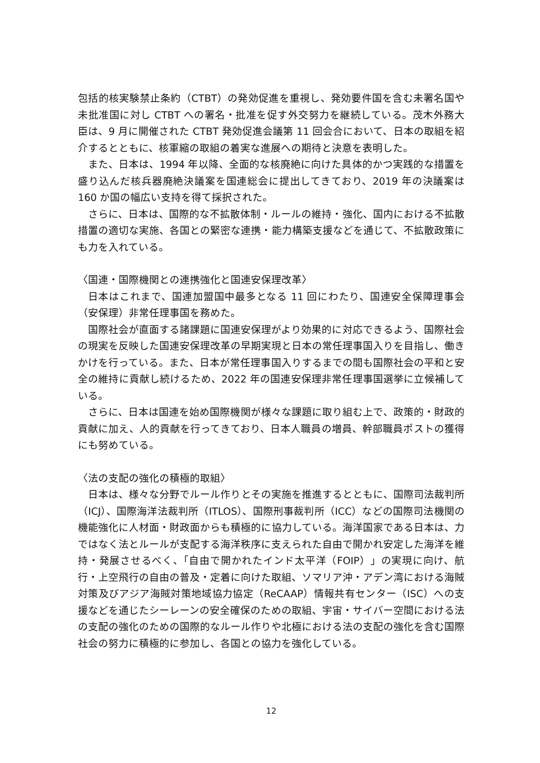包括的核実験禁止条約（CTBT）の発効促進を重視し、発効要件国を含む未署名国や未批准国に対し CTBT への署名・批准を促す外交努力を継続している。茂木外務大臣は、9 月に開催された CTBT 発効促進会議第 11 回会合において、日本の取組を紹介するとともに、核軍縮の取組の着実な進展への期待と決意を表明した。
また、日本は、1994 年以降、全面的な核廃絶に向けた具体的かつ実践的な措置を盛り込んだ核兵器廃絶決議案を国連総会に提出してきており、2019 年の決議案は 160 か国の幅広い支持を得て採択された。
さらに、日本は、国際的な不拡散体制・ルールの維持・強化、国内における不拡散措置の適切な実施、各国との緊密な連携・能力構築支援などを通じて、不拡散政策にも力を入れている。
〈国連・国際機関との連携強化と国連安保理改革〉
日本はこれまで、国連加盟国中最多となる 11 回にわたり、国連安全保障理事会（安保理）非常任理事国を務めた。
国際社会が直面する諸課題に国連安保理がより効果的に対応できるよう、国際社会の現実を反映した国連安保理改革の早期実現と日本の常任理事国入りを目指し、働きかけを行っている。また、日本が常任理事国入りするまでの間も国際社会の平和と安全の維持に貢献し続けるため、2022 年の国連安保理非常任理事国選挙に立候補している。
さらに、日本は国連を始め国際機関が様々な課題に取り組む上で、政策的・財政的貢献に加え、人的貢献を行ってきており、日本人職員の増員、幹部職員ポストの獲得にも努めている。
〈法の支配の強化の積極的取組〉
日本は、様々な分野でルール作りとその実施を推進するとともに、国際司法裁判所（ICJ）、国際海洋法裁判所（ITLOS）、国際刑事裁判所（ICC）などの国際司法機関の機能強化に人材面・財政面からも積極的に協力している。海洋国家である日本は、力ではなく法とルールが支配する海洋秩序に支えられた自由で開かれ安定した海洋を維持・発展させるべく、「自由で開かれたインド太平洋（FOIP）」の実現に向け、航行・上空飛行の自由の普及・定着に向けた取組、ソマリア沖・アデン湾における海賊対策及びアジア海賊対策地域協力協定（ReCAAP）情報共有センター（ISC）への支援などを通じたシーレーンの安全確保のための取組、宇宙・サイバー空間における法の支配の強化のための国際的なルール作りや北極における法の支配の強化を含む国際社会の努力に積極的に参加し、各国との協力を強化している。
12